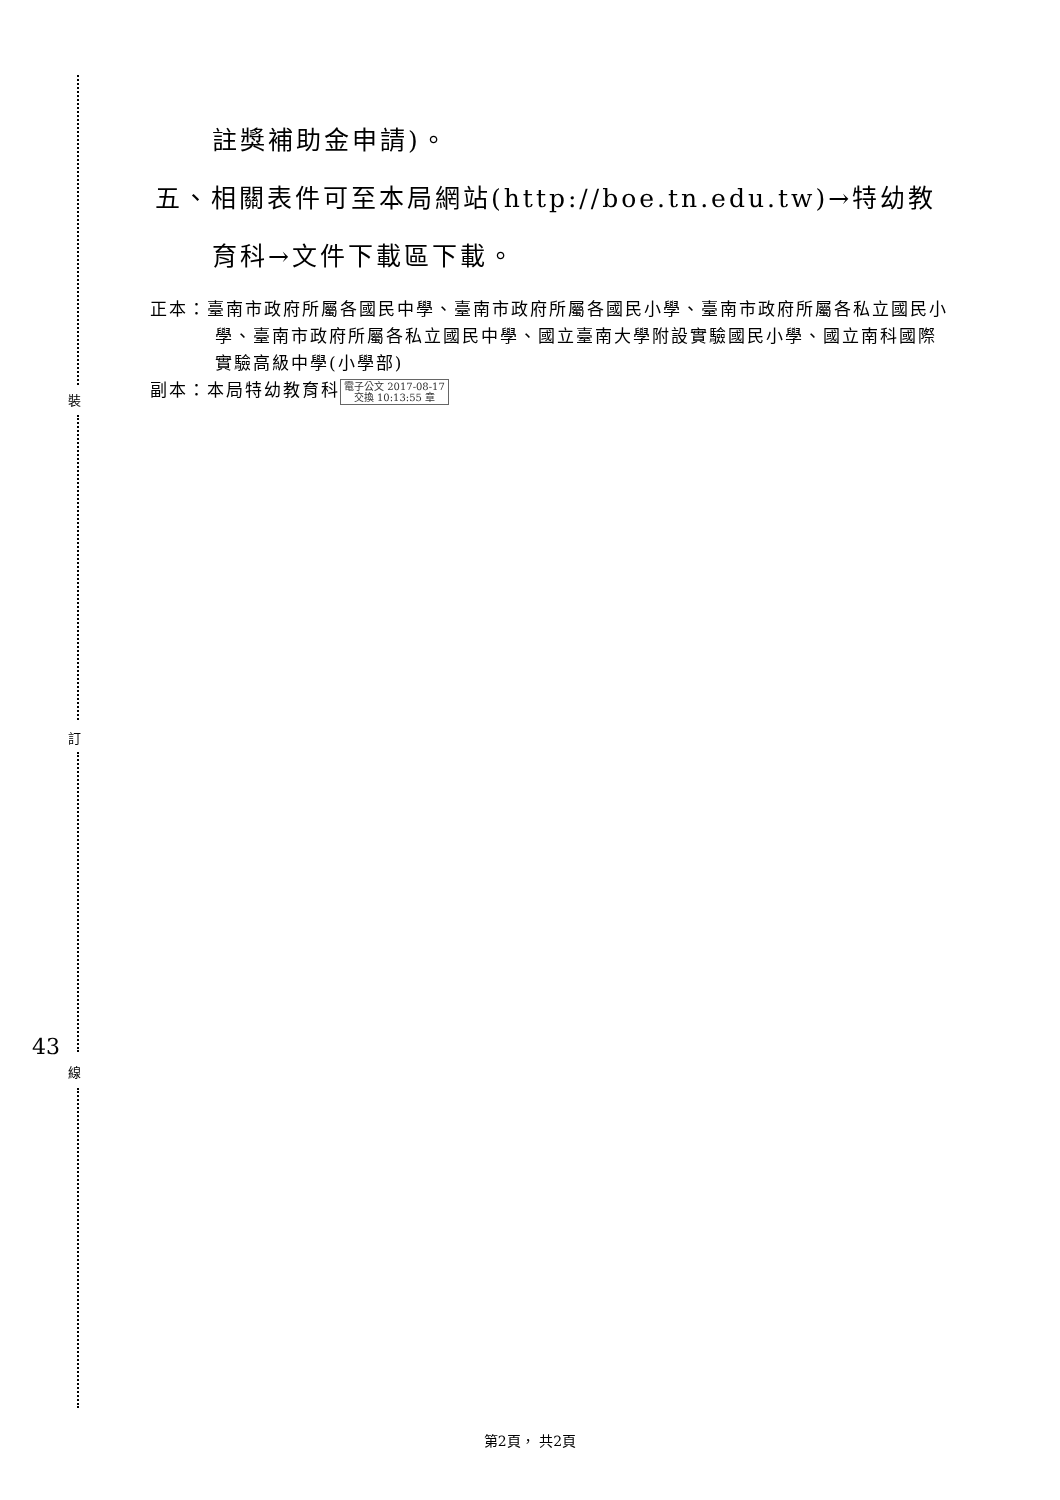裝
訂
線
43
註獎補助金申請)。
五、相關表件可至本局網站(http://boe.tn.edu.tw)→特幼教
育科→文件下載區下載。
正本：臺南市政府所屬各國民中學、臺南市政府所屬各國民小學、臺南市政府所屬各私立國民小學、臺南市政府所屬各私立國民中學、國立臺南大學附設實驗國民小學、國立南科國際實驗高級中學(小學部)
副本：本局特幼教育科 電子公文 2017-08-17
交換 10:13:55 章
第2頁， 共2頁